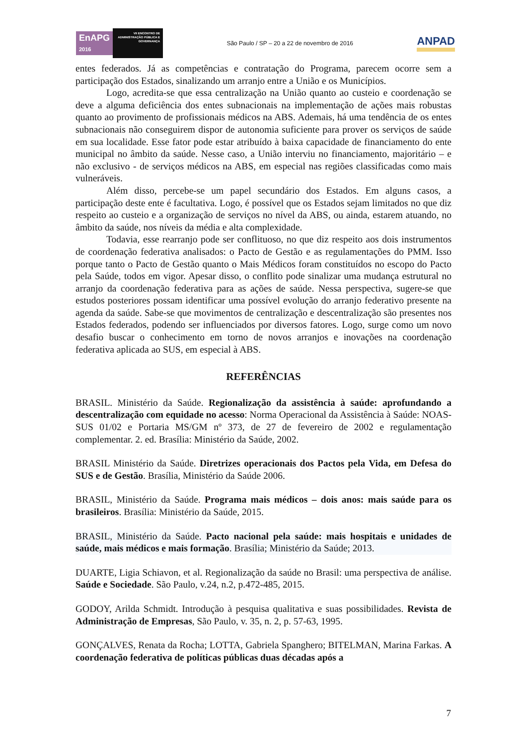EnAPG
2016
VII ENCONTRO DE ADMINISTRAÇÃO PÚBLICA E GOVERNANÇA
São Paulo / SP – 20 a 22 de novembro de 2016
ANPAD
entes federados. Já as competências e contratação do Programa, parecem ocorre sem a participação dos Estados, sinalizando um arranjo entre a União e os Municípios.
Logo, acredita-se que essa centralização na União quanto ao custeio e coordenação se deve a alguma deficiência dos entes subnacionais na implementação de ações mais robustas quanto ao provimento de profissionais médicos na ABS. Ademais, há uma tendência de os entes subnacionais não conseguirem dispor de autonomia suficiente para prover os serviços de saúde em sua localidade. Esse fator pode estar atribuído à baixa capacidade de financiamento do ente municipal no âmbito da saúde. Nesse caso, a União interviu no financiamento, majoritário – e não exclusivo - de serviços médicos na ABS, em especial nas regiões classificadas como mais vulneráveis.
Além disso, percebe-se um papel secundário dos Estados. Em alguns casos, a participação deste ente é facultativa. Logo, é possível que os Estados sejam limitados no que diz respeito ao custeio e a organização de serviços no nível da ABS, ou ainda, estarem atuando, no âmbito da saúde, nos níveis da média e alta complexidade.
Todavia, esse rearranjo pode ser conflituoso, no que diz respeito aos dois instrumentos de coordenação federativa analisados: o Pacto de Gestão e as regulamentações do PMM. Isso porque tanto o Pacto de Gestão quanto o Mais Médicos foram constituídos no escopo do Pacto pela Saúde, todos em vigor. Apesar disso, o conflito pode sinalizar uma mudança estrutural no arranjo da coordenação federativa para as ações de saúde. Nessa perspectiva, sugere-se que estudos posteriores possam identificar uma possível evolução do arranjo federativo presente na agenda da saúde. Sabe-se que movimentos de centralização e descentralização são presentes nos Estados federados, podendo ser influenciados por diversos fatores. Logo, surge como um novo desafio buscar o conhecimento em torno de novos arranjos e inovações na coordenação federativa aplicada ao SUS, em especial à ABS.
REFERÊNCIAS
BRASIL. Ministério da Saúde. Regionalização da assistência à saúde: aprofundando a descentralização com equidade no acesso: Norma Operacional da Assistência à Saúde: NOAS-SUS 01/02 e Portaria MS/GM nº 373, de 27 de fevereiro de 2002 e regulamentação complementar. 2. ed. Brasília: Ministério da Saúde, 2002.
BRASIL Ministério da Saúde. Diretrizes operacionais dos Pactos pela Vida, em Defesa do SUS e de Gestão. Brasília, Ministério da Saúde 2006.
BRASIL, Ministério da Saúde. Programa mais médicos – dois anos: mais saúde para os brasileiros. Brasília: Ministério da Saúde, 2015.
BRASIL, Ministério da Saúde. Pacto nacional pela saúde: mais hospitais e unidades de saúde, mais médicos e mais formação. Brasília; Ministério da Saúde; 2013.
DUARTE, Ligia Schiavon, et al. Regionalização da saúde no Brasil: uma perspectiva de análise. Saúde e Sociedade. São Paulo, v.24, n.2, p.472-485, 2015.
GODOY, Arilda Schmidt. Introdução à pesquisa qualitativa e suas possibilidades. Revista de Administração de Empresas, São Paulo, v. 35, n. 2, p. 57-63, 1995.
GONÇALVES, Renata da Rocha; LOTTA, Gabriela Spanghero; BITELMAN, Marina Farkas. A coordenação federativa de políticas públicas duas décadas após a
7